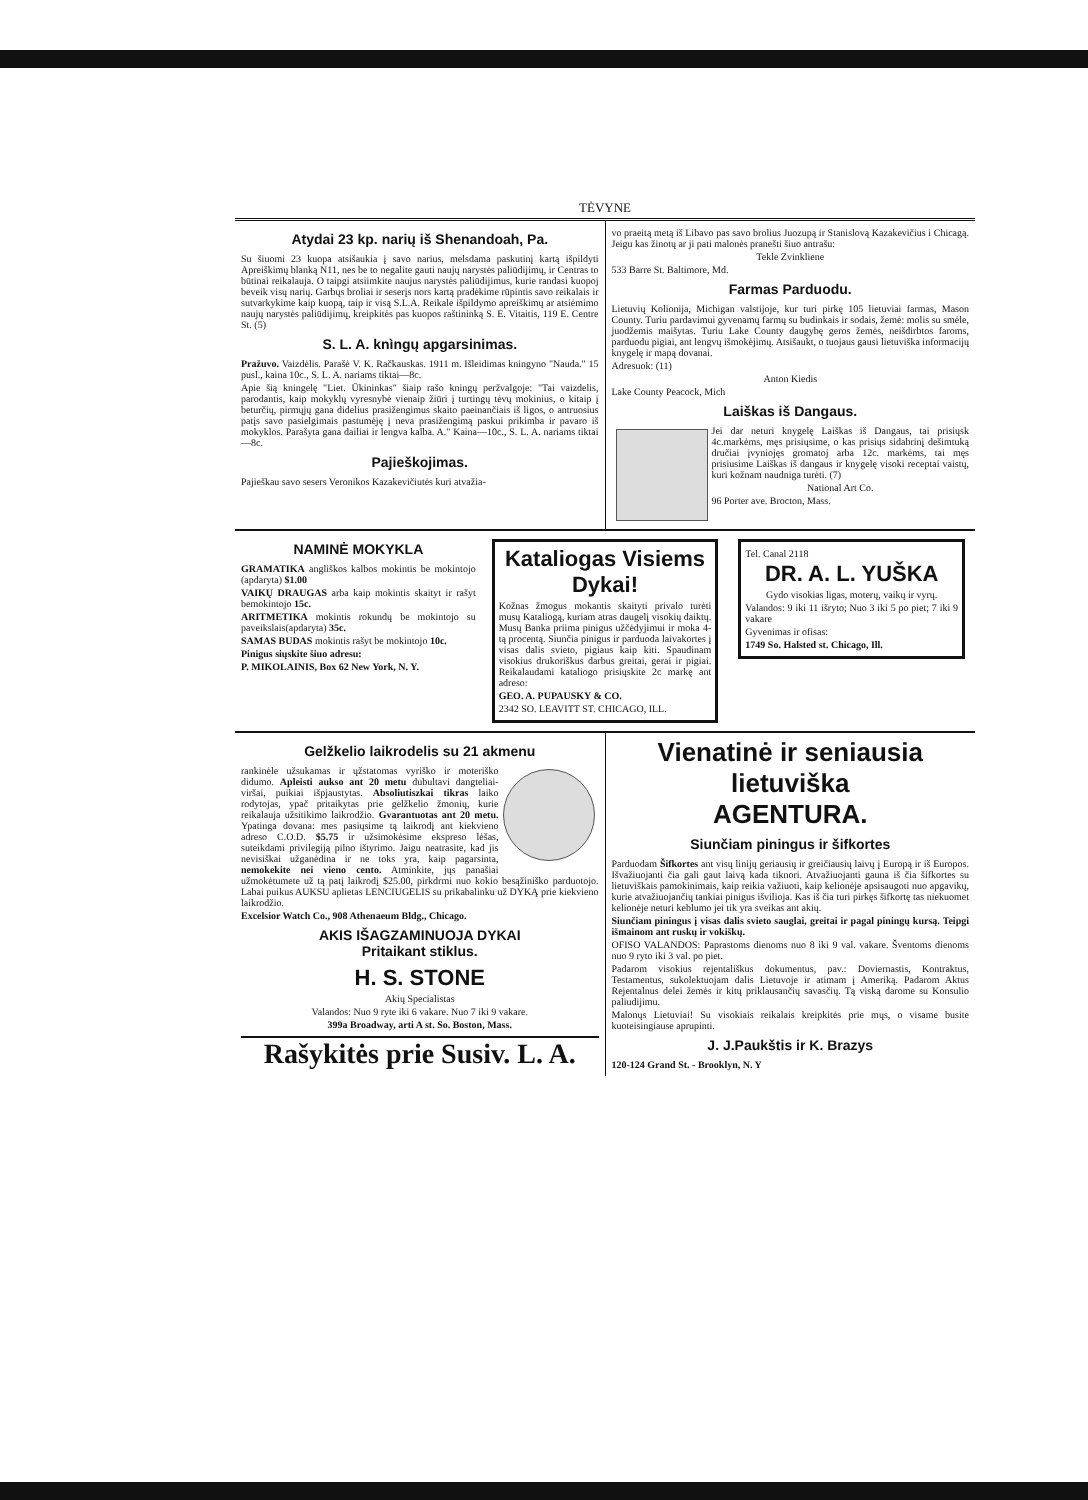TĖVYNE
Atydai 23 kp. narių iš Shenandoah, Pa.
Su šiuomi 23 kuopa atsišaukia į savo narius, melsdama paskutinį kartą išpildyti Apreiškimų blanką N11, nes be to negalite gauti naujų narystės paliūdijimų, ir Centras to būtinai reikalauja. O taipgi atsiimkite naujus narystės paliūdijimus, kurie randasi kuopoj beveik visų narių. Garbųs broliai ir seserįs nors kartą pradėkime rūpintis savo reikalais ir sutvarkykime kaip kuopą, taip ir visą S.L.A. Reikale išpildymo apreiškimų ar atsiėmimo naujų narystės paliūdijimų, kreipkitės pas kuopos raštininką S. E. Vitaitis, 119 E. Centre St. (5)
S. L. A. knìngų apgarsinimas.
Pražuvo. Vaizdėlis. Parašė V. K. Račkauskas. 1911 m. Išleidimas kningyno "Nauda." 15 pusl., kaina 10c., S. L. A. nariams tiktai—8c.
Apie šią kningelę "Liet. Ūkininkas" šiaip rašo kningų peržvalgoje: "Tai vaizdelis, parodantis, kaip mokyklų vyresnybė vienaip žiūri į turtingų tėvų mokinius, o kitaip į beturčių, pirmųjų gana didelius prasižengimus skaito paeinančiais iš ligos, o antruosius patįs savo pasielgimais pastumėję į neva prasižengimą paskui prikimba ir pavaro iš mokyklos. Parašyta gana dailiai ir lengva kalba. A." Kaina—10c., S. L. A. nariams tiktai—8c.
Pajieškojimas.
Pajieškau savo sesers Veronikos Kazakevičiutės kuri atvažia-
vo praeitą metą iš Libavo pas savo brolius Juozupą ir Stanislovą Kazakevičius i Chicagą. Jeigu kas žinotų ar ji pati malonės pranešti šiuo antrašu:
Tekle Zvinkliene
533 Barre St. Baltimore, Md.
Farmas Parduodu.
Lietuvių Kolionija, Michigan valstijoje, kur turi pirkę 105 lietuviai farmas, Mason County. Turiu pardavimui gyvenamų farmų su budinkais ir sodais, žemė: molis su smėle, juodžemis maišytas. Turiu Lake County daugybę geros žemės, neišdirbtos faroms, parduodu pigiai, ant lengvų išmokėjimų. Atsišaukt, o tuojaus gausi lietuviška informacijų knygelę ir mapą dovanai.
Adresuok: (11)
Anton Kiedis
Lake County Peacock, Mich
Laiškas iš Dangaus.
Jei dar neturi knygelę Laiškas iš Dangaus, tai prisiųsk 4c.markėms, męs prisiųsime, o kas prisiųs sidabrinį dešimtuką dručiai įvyniojęs gromatoj arba 12c. markėms, tai męs prisiusime Laiškas iš dangaus ir knygelę visoki receptai vaistų, kuri kožnam naudniga turėti. (7)
National Art Co.
96 Porter ave. Brocton, Mass.
NAMINĖ MOKYKLA
GRAMATIKA angliškos kalbos mokintis be mokintojo (apdaryta) $1.00
VAIKŲ DRAUGAS arba kaip mokintis skaityt ir rašyt bemokintojo 15c.
ARITMETIKA mokintis rokundų be mokintojo su paveikslais(apdaryta) 35c.
SAMAS BUDAS mokintis rašyt be mokintojo 10c.
Pinigus siųskite šiuo adresu:
P. MIKOLAINIS, Box 62 New York, N. Y.
Kataliogas Visiems Dykai!
Kožnas žmogus mokantis skaityti privalo turėti musų Kataliogą, kuriam atras daugelį visokių daiktų. Musų Banka priima pinigus užčėdyjimui ir moka 4-tą procentą. Siunčia pinigus ir parduoda laivakortes į visas dalis svieto, pigiaus kaip kiti. Spaudinam visokius drukoriškus darbus greitai, gerai ir pigiai. Reikalaudami kataliogo prisiųskite 2c markę ant adreso:
GEO. A. PUPAUSKY & CO.
2342 SO. LEAVITT ST. CHICAGO, ILL.
Tel. Canal 2118
DR. A. L. YUŠKA
Gydo visokias ligas, moterų, vaikų ir vyrų.
Valandos: 9 iki 11 išryto; Nuo 3 iki 5 po piet; 7 iki 9 vakare
Gyvenimas ir ofisas:
1749 So. Halsted st. Chicago, Ill.
Gelžkelio laikrodelis su 21 akmenu
rankinėle užsukamas ir ųžstatomas vyriško ir moteriško didumo. Apleisti aukso ant 20 metu dubultavi dangteliai-viršai, puikiai išpjaustytas. Absoliutiszkai tikras laiko rodytojas, ypač pritaikytas prie gelžkelio žmonių, kurie reikalauja užsitikimo laikrodžio. Gvarantuotas ant 20 metu. Ypatinga dovana: mes pasiųsime tą laikrodį ant kiekvieno adreso C.O.D. $5.75 ir užsimokėsime ekspreso lėšas, suteikdami privilegiją pilno ištyrimo. Jaigu neatrasite, kad jis nevisiškai užganėdina ir ne toks yra, kaip pagarsinta, nemokekite nei vieno cento. Atminkite, jųs panašiai užmokėtumete už tą patį laikrodį $25.00, pirkdrmi nuo kokio besąžiniško parduotojo. Labai puikus AUKSU aplietas LENCIUGELIS su prikabalinku už DYKĄ prie kiekvieno laikrodžio.
Excelsior Watch Co., 908 Athenaeum Bldg., Chicago.
AKIS IŠAGZAMINUOJA DYKAI
Pritaikant stiklus.
H. S. STONE
Akių Specialistas
Valandos: Nuo 9 ryte iki 6 vakare. Nuo 7 iki 9 vakare.
399a Broadway, arti A st. So. Boston, Mass.
Rašykitės prie Susiv. L. A.
Vienatinė ir seniausia lietuviška
AGENTURA.
Siunčiam piningus ir šifkortes
Parduodam Šifkortes ant visų linijų geriausių ir greičiausių laivų į Europą ir iš Europos. Išvažiuojanti čia gali gaut laivą kada tiknori. Atvažiuojanti gauna iš čia šifkortes su lietuviškais pamokinimais, kaip reikia važiuoti, kaip kelionėje apsisaugoti nuo apgavikų, kurie atvažiuojančių tankiai pinigus išvilioja. Kas iš čia turi pirkęs šifkortę tas niekuomet kelionėje neturi keblumo jei tik yra sveikas ant akių.
Siunčiam piningus į visas dalis svieto sauglai, greitai ir pagal piningų kursą. Teipgi išmainom ant ruskų ir vokiškų.
OFISO VALANDOS: Paprastoms dienoms nuo 8 iki 9 val. vakare. Šventoms dienoms nuo 9 ryto iki 3 val. po piet.
Padarom visokius rejentališkus dokumentus, pav.: Doviernastis, Kontraktus, Testamentus, sukolektuojam dalis Lietuvoje ir atimam į Ameriką. Padarom Aktus Rejentalnus delei žemės ir kitų priklausančių savasčių. Tą viską darome su Konsulio paliudijimu.
Malonųs Lietuviai! Su visokiais reikalais kreipkitės prie mųs, o visame busite kuoteisingiause aprupinti.
J. J.Paukštis ir K. Brazys
120-124 Grand St. - Brooklyn, N. Y